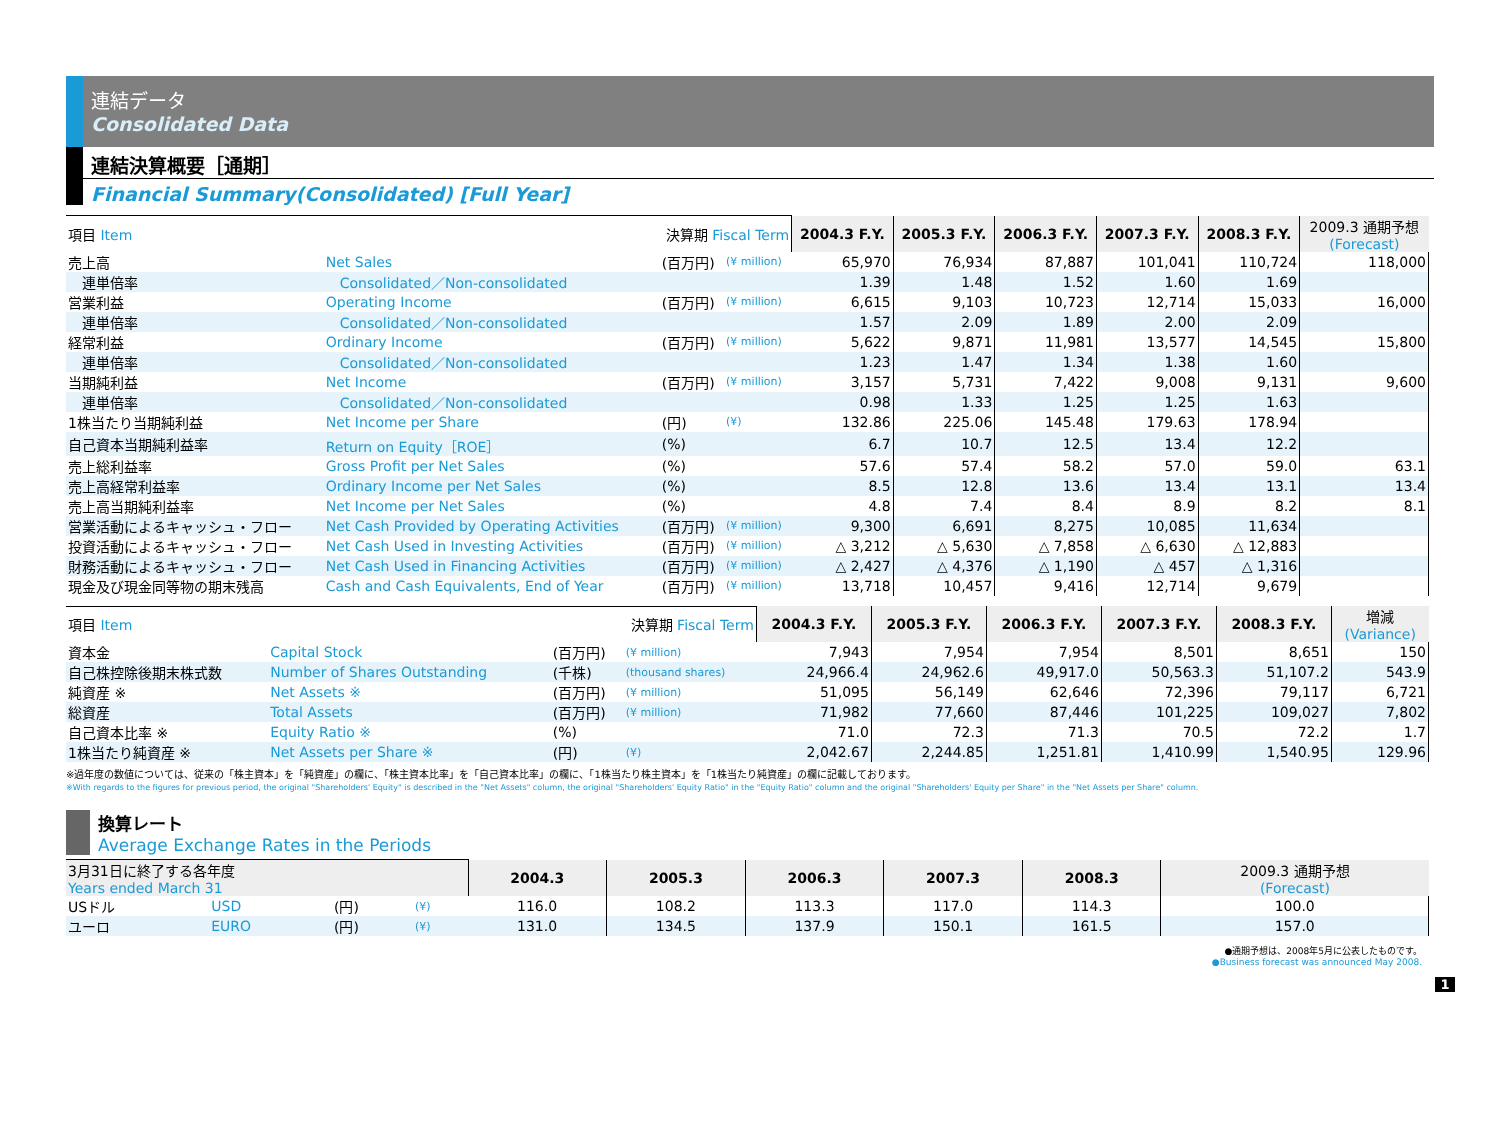連結データ
Consolidated Data
連結決算概要［通期］
Financial Summary(Consolidated) [Full Year]
| 項目 Item 決算期 Fiscal Term | | | | 2004.3 F.Y. | 2005.3 F.Y. | 2006.3 F.Y. | 2007.3 F.Y. | 2008.3 F.Y. | 2009.3 通期予想 (Forecast) |
| 売上高 | Net Sales | (百万円) | (¥ million) | 65,970 | 76,934 | 87,887 | 101,041 | 110,724 | 118,000 |
| 連単倍率 | Consolidated／Non-consolidated | | | 1.39 | 1.48 | 1.52 | 1.60 | 1.69 | |
| 営業利益 | Operating Income | (百万円) | (¥ million) | 6,615 | 9,103 | 10,723 | 12,714 | 15,033 | 16,000 |
| 連単倍率 | Consolidated／Non-consolidated | | | 1.57 | 2.09 | 1.89 | 2.00 | 2.09 | |
| 経常利益 | Ordinary Income | (百万円) | (¥ million) | 5,622 | 9,871 | 11,981 | 13,577 | 14,545 | 15,800 |
| 連単倍率 | Consolidated／Non-consolidated | | | 1.23 | 1.47 | 1.34 | 1.38 | 1.60 | |
| 当期純利益 | Net Income | (百万円) | (¥ million) | 3,157 | 5,731 | 7,422 | 9,008 | 9,131 | 9,600 |
| 連単倍率 | Consolidated／Non-consolidated | | | 0.98 | 1.33 | 1.25 | 1.25 | 1.63 | |
| 1株当たり当期純利益 | Net Income per Share | (円) | (¥) | 132.86 | 225.06 | 145.48 | 179.63 | 178.94 | |
| 自己資本当期純利益率 | Return on Equity［ROE］ | (%) | | 6.7 | 10.7 | 12.5 | 13.4 | 12.2 | |
| 売上総利益率 | Gross Profit per Net Sales | (%) | | 57.6 | 57.4 | 58.2 | 57.0 | 59.0 | 63.1 |
| 売上高経常利益率 | Ordinary Income per Net Sales | (%) | | 8.5 | 12.8 | 13.6 | 13.4 | 13.1 | 13.4 |
| 売上高当期純利益率 | Net Income per Net Sales | (%) | | 4.8 | 7.4 | 8.4 | 8.9 | 8.2 | 8.1 |
| 営業活動によるキャッシュ・フロー | Net Cash Provided by Operating Activities | (百万円) | (¥ million) | 9,300 | 6,691 | 8,275 | 10,085 | 11,634 | |
| 投資活動によるキャッシュ・フロー | Net Cash Used in Investing Activities | (百万円) | (¥ million) | △ 3,212 | △ 5,630 | △ 7,858 | △ 6,630 | △ 12,883 | |
| 財務活動によるキャッシュ・フロー | Net Cash Used in Financing Activities | (百万円) | (¥ million) | △ 2,427 | △ 4,376 | △ 1,190 | △ 457 | △ 1,316 | |
| 現金及び現金同等物の期末残高 | Cash and Cash Equivalents, End of Year | (百万円) | (¥ million) | 13,718 | 10,457 | 9,416 | 12,714 | 9,679 | |
| 項目 Item 決算期 Fiscal Term | | | | 2004.3 F.Y. | 2005.3 F.Y. | 2006.3 F.Y. | 2007.3 F.Y. | 2008.3 F.Y. | 増減 (Variance) |
| 資本金 | Capital Stock | (百万円) | (¥ million) | 7,943 | 7,954 | 7,954 | 8,501 | 8,651 | 150 |
| 自己株控除後期末株式数 | Number of Shares Outstanding | (千株) | (thousand shares) | 24,966.4 | 24,962.6 | 49,917.0 | 50,563.3 | 51,107.2 | 543.9 |
| 純資産 ※ | Net Assets ※ | (百万円) | (¥ million) | 51,095 | 56,149 | 62,646 | 72,396 | 79,117 | 6,721 |
| 総資産 | Total Assets | (百万円) | (¥ million) | 71,982 | 77,660 | 87,446 | 101,225 | 109,027 | 7,802 |
| 自己資本比率 ※ | Equity Ratio ※ | (%) | | 71.0 | 72.3 | 71.3 | 70.5 | 72.2 | 1.7 |
| 1株当たり純資産 ※ | Net Assets per Share ※ | (円) | (¥) | 2,042.67 | 2,244.85 | 1,251.81 | 1,410.99 | 1,540.95 | 129.96 |
※過年度の数値については、従来の「株主資本」を「純資産」の欄に、「株主資本比率」を「自己資本比率」の欄に、「1株当たり株主資本」を「1株当たり純資産」の欄に記載しております。
※With regards to the figures for previous period, the original "Shareholders' Equity" is described in the "Net Assets" column, the original "Shareholders' Equity Ratio" in the "Equity Ratio" column and the original "Shareholders' Equity per Share" in the "Net Assets per Share" column.
換算レート
Average Exchange Rates in the Periods
| 3月31日に終了する各年度 Years ended March 31 | | | | 2004.3 | 2005.3 | 2006.3 | 2007.3 | 2008.3 | 2009.3 通期予想 (Forecast) |
| USドル | USD | (円) | (¥) | 116.0 | 108.2 | 113.3 | 117.0 | 114.3 | 100.0 |
| ユーロ | EURO | (円) | (¥) | 131.0 | 134.5 | 137.9 | 150.1 | 161.5 | 157.0 |
●通期予想は、2008年5月に公表したものです。
●Business forecast was announced May 2008.
1